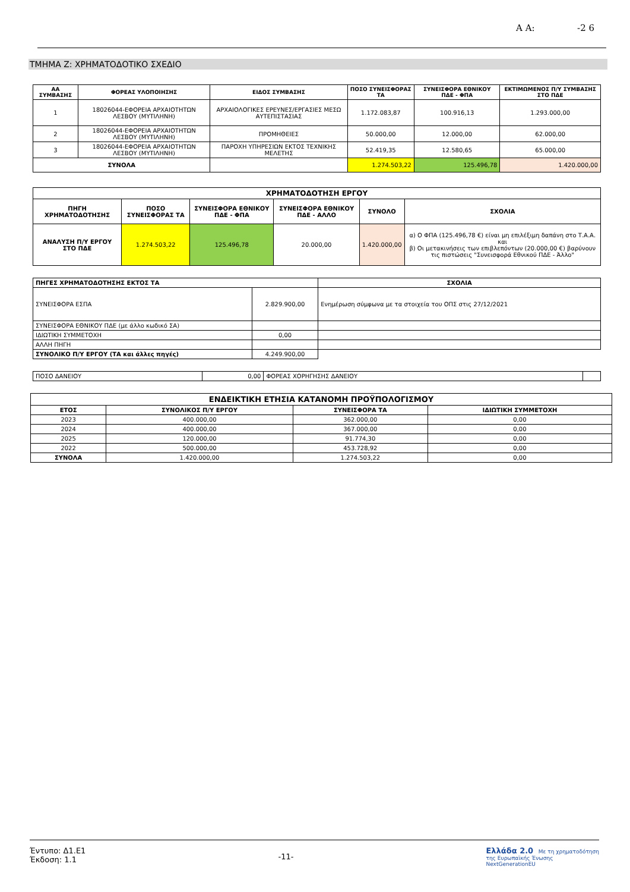Α Α: -2 6
ΤΜΗΜΑ Ζ: ΧΡΗΜΑΤΟΔΟΤΙΚΟ ΣΧΕΔΙΟ
| ΑΑ ΣΥΜΒΑΣΗΣ | ΦΟΡΕΑΣ ΥΛΟΠΟΙΗΣΗΣ | ΕΙΔΟΣ ΣΥΜΒΑΣΗΣ | ΠΟΣΟ ΣΥΝΕΙΣΦΟΡΑΣ ΤΑ | ΣΥΝΕΙΣΦΟΡΑ ΕΘΝΙΚΟΥ ΠΔΕ - ΦΠΑ | ΕΚΤΙΜΩΜΕΝΟΣ Π/Υ ΣΥΜΒΑΣΗΣ ΣΤΟ ΠΔΕ |
| --- | --- | --- | --- | --- | --- |
| 1 | 18026044-ΕΦΟΡΕΙΑ ΑΡΧΑΙΟΤΗΤΩΝ ΛΕΣΒΟΥ (ΜΥΤΙΛΗΝΗ) | ΑΡΧΑΙΟΛΟΓΙΚΕΣ ΕΡΕΥΝΕΣ/ΕΡΓΑΣΙΕΣ ΜΕΣΩ ΑΥΤΕΠΙΣΤΑΣΙΑΣ | 1.172.083,87 | 100.916,13 | 1.293.000,00 |
| 2 | 18026044-ΕΦΟΡΕΙΑ ΑΡΧΑΙΟΤΗΤΩΝ ΛΕΣΒΟΥ (ΜΥΤΙΛΗΝΗ) | ΠΡΟΜΗΘΕΙΕΣ | 50.000,00 | 12.000,00 | 62.000,00 |
| 3 | 18026044-ΕΦΟΡΕΙΑ ΑΡΧΑΙΟΤΗΤΩΝ ΛΕΣΒΟΥ (ΜΥΤΙΛΗΝΗ) | ΠΑΡΟΧΗ ΥΠΗΡΕΣΙΩΝ ΕΚΤΟΣ ΤΕΧΝΙΚΗΣ ΜΕΛΕΤΗΣ | 52.419,35 | 12.580,65 | 65.000,00 |
| ΣΥΝΟΛΑ | | | 1.274.503,22 | 125.496,78 | 1.420.000,00 |
| ΧΡΗΜΑΤΟΔΟΤΗΣΗ ΕΡΓΟΥ | | | | | |
| --- | --- | --- | --- | --- | --- |
| ΠΗΓΗ ΧΡΗΜΑΤΟΔΟΤΗΣΗΣ | ΠΟΣΟ ΣΥΝΕΙΣΦΟΡΑΣ ΤΑ | ΣΥΝΕΙΣΦΟΡΑ ΕΘΝΙΚΟΥ ΠΔΕ - ΦΠΑ | ΣΥΝΕΙΣΦΟΡΑ ΕΘΝΙΚΟΥ ΠΔΕ - ΑΛΛΟ | ΣΥΝΟΛΟ | ΣΧΟΛΙΑ |
| ΑΝΑΛΥΣΗ Π/Υ ΕΡΓΟΥ ΣΤΟ ΠΔΕ | 1.274.503,22 | 125.496,78 | 20.000,00 | 1.420.000,00 | α) Ο ΦΠΑ (125.496,78 €) είναι μη επιλέξιμη δαπάνη στο Τ.Α.Α. και β) Οι μετακινήσεις των επιβλεπόντων (20.000,00 €) βαρύνουν τις πιστώσεις "Συνεισφορά Εθνικού ΠΔΕ - Άλλο" |
| ΠΗΓΕΣ ΧΡΗΜΑΤΟΔΟΤΗΣΗΣ ΕΚΤΟΣ ΤΑ | | ΣΧΟΛΙΑ |
| --- | --- | --- |
| ΣΥΝΕΙΣΦΟΡΑ ΕΣΠΑ | 2.829.900,00 | Ενημέρωση σύμφωνα με τα στοιχεία του ΟΠΣ στις 27/12/2021 |
| ΣΥΝΕΙΣΦΟΡΑ ΕΘΝΙΚΟΥ ΠΔΕ (με άλλο κωδικό ΣΑ) | | |
| ΙΔΙΩΤΙΚΗ ΣΥΜΜΕΤΟΧΗ | 0,00 | |
| ΑΛΛΗ ΠΗΓΗ | | |
| ΣΥΝΟΛΙΚΟ Π/Υ ΕΡΓΟΥ (ΤΑ και άλλες πηγές) | 4.249.900,00 | |
| ΠΟΣΟ ΔΑΝΕΙΟΥ | 0,00 | ΦΟΡΕΑΣ ΧΟΡΗΓΗΣΗΣ ΔΑΝΕΙΟΥ | |
| ΕΝΔΕΙΚΤΙΚΗ ΕΤΗΣΙΑ ΚΑΤΑΝΟΜΗ ΠΡΟΫΠΟΛΟΓΙΣΜΟΥ | | | |
| --- | --- | --- | --- |
| ΕΤΟΣ | ΣΥΝΟΛΙΚΟΣ Π/Υ ΕΡΓΟΥ | ΣΥΝΕΙΣΦΟΡΑ ΤΑ | ΙΔΙΩΤΙΚΗ ΣΥΜΜΕΤΟΧΗ |
| 2023 | 400.000,00 | 362.000,00 | 0,00 |
| 2024 | 400.000,00 | 367.000,00 | 0,00 |
| 2025 | 120.000,00 | 91.774,30 | 0,00 |
| 2022 | 500.000,00 | 453.728,92 | 0,00 |
| ΣΥΝΟΛΑ | 1.420.000,00 | 1.274.503,22 | 0,00 |
Έντυπο: Δ1.Ε1
Έκδοση: 1.1
-11-
Ελλάδα 2.0 Με τη χρηματοδότηση
της Ευρωπαϊκής Ένωσης
NextGenerationEU